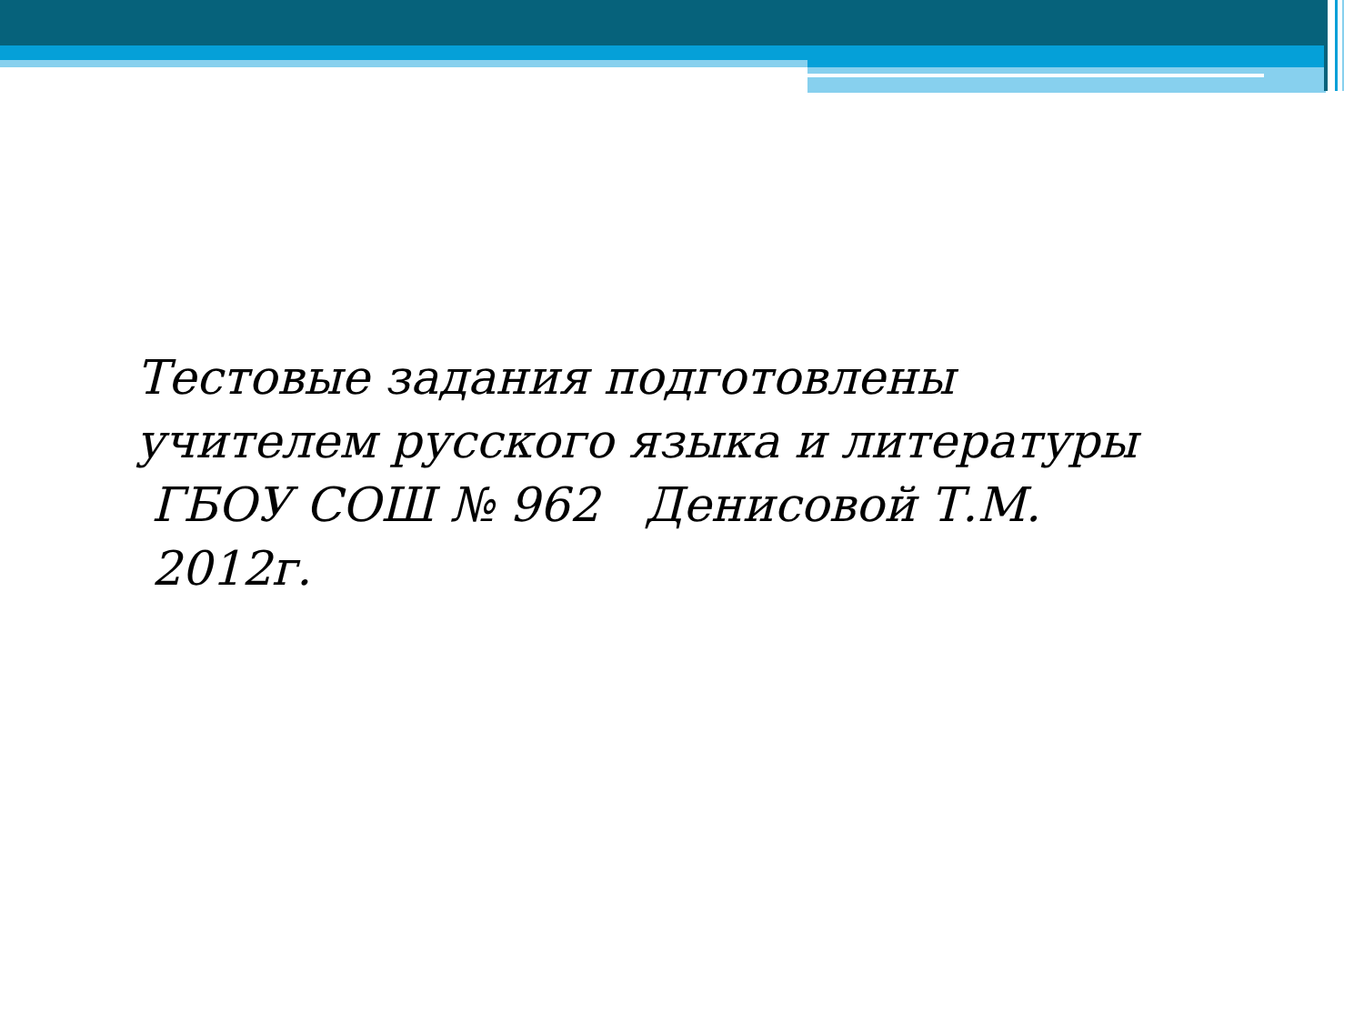Тестовые задания подготовлены
учителем русского языка и литературы
ГБОУ СОШ № 962 Денисовой Т.М.
2012г.